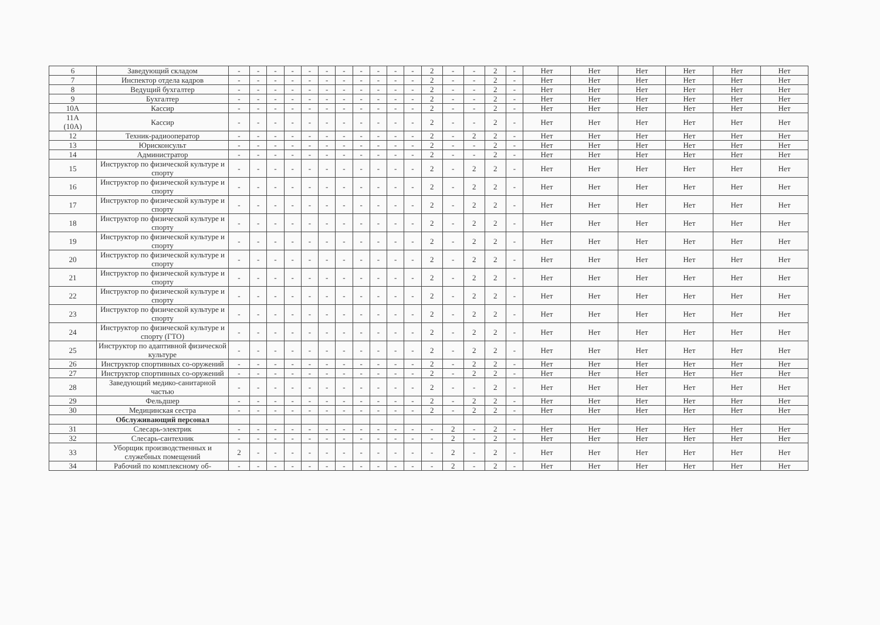| 6 | Заведующий складом | - | - | - | - | - | - | - | - | - | - | - | 2 | - | - | 2 | - | Нет | Нет | Нет | Нет | Нет | Нет |
| 7 | Инспектор отдела кадров | - | - | - | - | - | - | - | - | - | - | - | 2 | - | - | 2 | - | Нет | Нет | Нет | Нет | Нет | Нет |
| 8 | Ведущий бухгалтер | - | - | - | - | - | - | - | - | - | - | - | 2 | - | - | 2 | - | Нет | Нет | Нет | Нет | Нет | Нет |
| 9 | Бухгалтер | - | - | - | - | - | - | - | - | - | - | - | 2 | - | - | 2 | - | Нет | Нет | Нет | Нет | Нет | Нет |
| 10А | Кассир | - | - | - | - | - | - | - | - | - | - | - | 2 | - | - | 2 | - | Нет | Нет | Нет | Нет | Нет | Нет |
| 11А (10А) | Кассир | - | - | - | - | - | - | - | - | - | - | - | 2 | - | - | 2 | - | Нет | Нет | Нет | Нет | Нет | Нет |
| 12 | Техник-радиооператор | - | - | - | - | - | - | - | - | - | - | - | 2 | - | 2 | 2 | - | Нет | Нет | Нет | Нет | Нет | Нет |
| 13 | Юрисконсульт | - | - | - | - | - | - | - | - | - | - | - | 2 | - | - | 2 | - | Нет | Нет | Нет | Нет | Нет | Нет |
| 14 | Администратор | - | - | - | - | - | - | - | - | - | - | - | 2 | - | - | 2 | - | Нет | Нет | Нет | Нет | Нет | Нет |
| 15 | Инструктор по физической культуре и спорту | - | - | - | - | - | - | - | - | - | - | - | 2 | - | 2 | 2 | - | Нет | Нет | Нет | Нет | Нет | Нет |
| 16 | Инструктор по физической культуре и спорту | - | - | - | - | - | - | - | - | - | - | - | 2 | - | 2 | 2 | - | Нет | Нет | Нет | Нет | Нет | Нет |
| 17 | Инструктор по физической культуре и спорту | - | - | - | - | - | - | - | - | - | - | - | 2 | - | 2 | 2 | - | Нет | Нет | Нет | Нет | Нет | Нет |
| 18 | Инструктор по физической культуре и спорту | - | - | - | - | - | - | - | - | - | - | - | 2 | - | 2 | 2 | - | Нет | Нет | Нет | Нет | Нет | Нет |
| 19 | Инструктор по физической культуре и спорту | - | - | - | - | - | - | - | - | - | - | - | 2 | - | 2 | 2 | - | Нет | Нет | Нет | Нет | Нет | Нет |
| 20 | Инструктор по физической культуре и спорту | - | - | - | - | - | - | - | - | - | - | - | 2 | - | 2 | 2 | - | Нет | Нет | Нет | Нет | Нет | Нет |
| 21 | Инструктор по физической культуре и спорту | - | - | - | - | - | - | - | - | - | - | - | 2 | - | 2 | 2 | - | Нет | Нет | Нет | Нет | Нет | Нет |
| 22 | Инструктор по физической культуре и спорту | - | - | - | - | - | - | - | - | - | - | - | 2 | - | 2 | 2 | - | Нет | Нет | Нет | Нет | Нет | Нет |
| 23 | Инструктор по физической культуре и спорту | - | - | - | - | - | - | - | - | - | - | - | 2 | - | 2 | 2 | - | Нет | Нет | Нет | Нет | Нет | Нет |
| 24 | Инструктор по физической культуре и спорту (ГТО) | - | - | - | - | - | - | - | - | - | - | - | 2 | - | 2 | 2 | - | Нет | Нет | Нет | Нет | Нет | Нет |
| 25 | Инструктор по адаптивной физической культуре | - | - | - | - | - | - | - | - | - | - | - | 2 | - | 2 | 2 | - | Нет | Нет | Нет | Нет | Нет | Нет |
| 26 | Инструктор спортивных со-оружений | - | - | - | - | - | - | - | - | - | - | - | 2 | - | 2 | 2 | - | Нет | Нет | Нет | Нет | Нет | Нет |
| 27 | Инструктор спортивных со-оружений | - | - | - | - | - | - | - | - | - | - | - | 2 | - | 2 | 2 | - | Нет | Нет | Нет | Нет | Нет | Нет |
| 28 | Заведующий медико-санитарной частью | - | - | - | - | - | - | - | - | - | - | - | 2 | - | - | 2 | - | Нет | Нет | Нет | Нет | Нет | Нет |
| 29 | Фельдшер | - | - | - | - | - | - | - | - | - | - | - | 2 | - | 2 | 2 | - | Нет | Нет | Нет | Нет | Нет | Нет |
| 30 | Медицинская сестра | - | - | - | - | - | - | - | - | - | - | - | 2 | - | 2 | 2 | - | Нет | Нет | Нет | Нет | Нет | Нет |
| | Обслуживающий персонал | | | | | | | | | | | | | | | | | | | | | | |
| 31 | Слесарь-электрик | - | - | - | - | - | - | - | - | - | - | - | - | 2 | - | 2 | - | Нет | Нет | Нет | Нет | Нет | Нет |
| 32 | Слесарь-сантехник | - | - | - | - | - | - | - | - | - | - | - | - | 2 | - | 2 | - | Нет | Нет | Нет | Нет | Нет | Нет |
| 33 | Уборщик производственных и служебных помещений | 2 | - | - | - | - | - | - | - | - | - | - | - | 2 | - | 2 | - | Нет | Нет | Нет | Нет | Нет | Нет |
| 34 | Рабочий по комплексному об- | - | - | - | - | - | - | - | - | - | - | - | - | 2 | - | 2 | - | Нет | Нет | Нет | Нет | Нет | Нет |